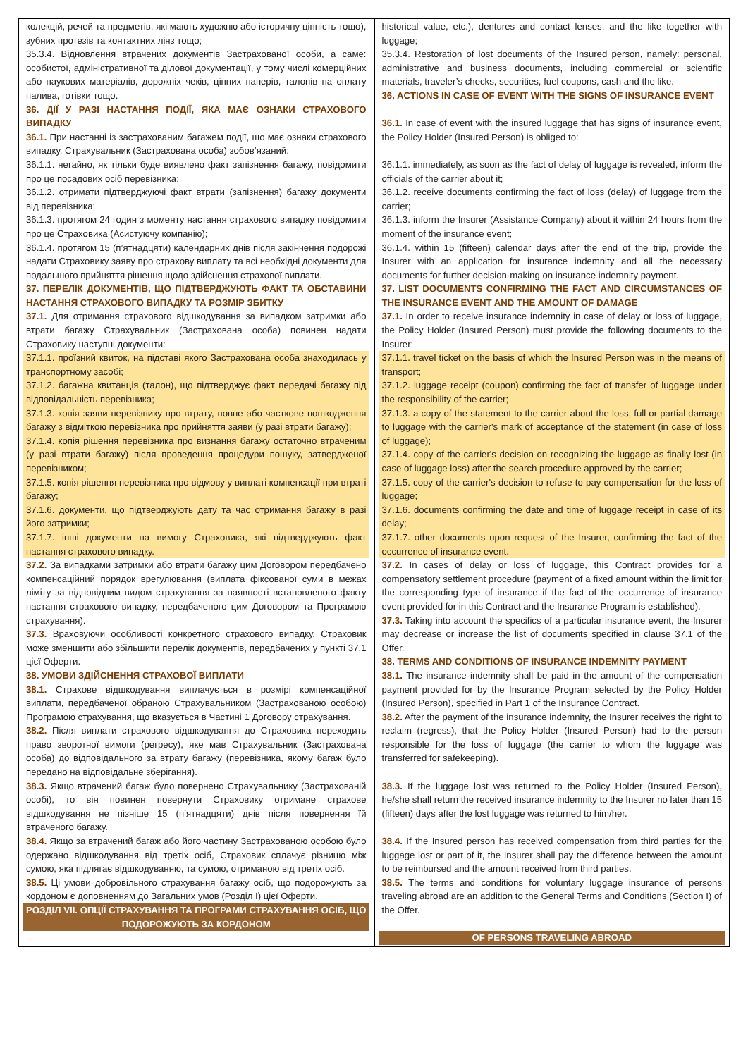| колекцій, речей та предметів, які мають художню або історичну цінність тощо), зубних протезів та контактних лінз тощо; 35.3.4. Відновлення втрачених документів Застрахованої особи, а саме: особистої, адміністративної та ділової документації, у тому числі комерційних або наукових матеріалів, дорожніх чеків, цінних паперів, талонів на оплату палива, готівки тощо. 36. ДІЇ У РАЗІ НАСТАННЯ ПОДІЇ, ЯКА МАЄ ОЗНАКИ СТРАХОВОГО ВИПАДКУ 36.1. При настанні із застрахованим багажем події, що має ознаки страхового випадку, Страхувальник (Застрахована особа) зобов’язаний: 36.1.1. негайно, як тільки буде виявлено факт запізнення багажу, повідомити про це посадових осіб перевізника; 36.1.2. отримати підтверджуючі факт втрати (запізнення) багажу документи від перевізника; 36.1.3. протягом 24 годин з моменту настання страхового випадку повідомити про це Страховика (Асистуючу компанію); 36.1.4. протягом 15 (п’ятнадцяти) календарних днів після закінчення подорожі надати Страховику заяву про страхову виплату та всі необхідні документи для подальшого прийняття рішення щодо здійснення страхової виплати. 37. ПЕРЕЛІК ДОКУМЕНТІВ, ЩО ПІДТВЕРДЖУЮТЬ ФАКТ ТА ОБСТАВИНИ НАСТАННЯ СТРАХОВОГО ВИПАДКУ ТА РОЗМІР ЗБИТКУ 37.1. Для отримання страхового відшкодування за випадком затримки або втрати багажу Страхувальник (Застрахована особа) повинен надати Страховику наступні документи: 37.1.1. проїзний квиток, на підставі якого Застрахована особа знаходилась у транспортному засобі; 37.1.2. багажна квитанція (талон), що підтверджує факт передачі багажу під відповідальність перевізника; 37.1.3. копія заяви перевізнику про втрату, повне або часткове пошкодження багажу з відміткою перевізника про прийняття заяви (у разі втрати багажу); 37.1.4. копія рішення перевізника про визнання багажу остаточно втраченим (у разі втрати багажу) після проведення процедури пошуку, затвердженої перевізником; 37.1.5. копія рішення перевізника про відмову у виплаті компенсації при втраті багажу; 37.1.6. документи, що підтверджують дату та час отримання багажу в разі його затримки; 37.1.7. інші документи на вимогу Страховика, які підтверджують факт настання страхового випадку. 37.2. За випадками затримки або втрати багажу цим Договором передбачено компенсаційний порядок врегулювання (виплата фіксованої суми в межах ліміту за відповідним видом страхування за наявності встановленого факту настання страхового випадку, передбаченого цим Договором та Програмою страхування). 37.3. Враховуючи особливості конкретного страхового випадку, Страховик може зменшити або збільшити перелік документів, передбачених у пункті 37.1 цієї Оферти. 38. УМОВИ ЗДІЙСНЕННЯ СТРАХОВОЇ ВИПЛАТИ 38.1. Страхове відшкодування виплачується в розмірі компенсаційної виплати, передбаченої обраною Страхувальником (Застрахованою особою) Програмою страхування, що вказується в Частині 1 Договору страхування. 38.2. Після виплати страхового відшкодування до Страховика переходить право зворотної вимоги (регресу), яке мав Страхувальник (Застрахована особа) до відповідального за втрату багажу (перевізника, якому багаж було передано на відповідальне зберігання). 38.3. Якщо втрачений багаж було повернено Страхувальнику (Застрахованій особі), то він повинен повернути Страховику отримане страхове відшкодування не пізніше 15 (п’ятнадцяти) днів після повернення їй втраченого багажу. 38.4. Якщо за втрачений багаж або його частину Застрахованою особою було одержано відшкодування від третіх осіб, Страховик сплачує різницю між сумою, яка підлягає відшкодуванню, та сумою, отриманою від третіх осіб. 38.5. Ці умови добровільного страхування багажу осіб, що подорожують за кордоном є доповненням до Загальних умов (Розділ I) цієї Оферти. РОЗДІЛ VII. ОПЦІЇ СТРАХУВАННЯ ТА ПРОГРАМИ СТРАХУВАННЯ ОСІБ, ЩО ПОДОРОЖУЮТЬ ЗА КОРДОНОМ | historical value, etc.), dentures and contact lenses, and the like together with luggage; 35.3.4. Restoration of lost documents of the Insured person, namely: personal, administrative and business documents, including commercial or scientific materials, traveler’s checks, securities, fuel coupons, cash and the like. 36. ACTIONS IN CASE OF EVENT WITH THE SIGNS OF INSURANCE EVENT 36.1. In case of event with the insured luggage that has signs of insurance event, the Policy Holder (Insured Person) is obliged to: 36.1.1. immediately, as soon as the fact of delay of luggage is revealed, inform the officials of the carrier about it; 36.1.2. receive documents confirming the fact of loss (delay) of luggage from the carrier; 36.1.3. inform the Insurer (Assistance Company) about it within 24 hours from the moment of the insurance event; 36.1.4. within 15 (fifteen) calendar days after the end of the trip, provide the Insurer with an application for insurance indemnity and all the necessary documents for further decision-making on insurance indemnity payment. 37. LIST DOCUMENTS CONFIRMING THE FACT AND CIRCUMSTANCES OF THE INSURANCE EVENT AND THE AMOUNT OF DAMAGE 37.1. In order to receive insurance indemnity in case of delay or loss of luggage, the Policy Holder (Insured Person) must provide the following documents to the Insurer: 37.1.1. travel ticket on the basis of which the Insured Person was in the means of transport; 37.1.2. luggage receipt (coupon) confirming the fact of transfer of luggage under the responsibility of the carrier; 37.1.3. a copy of the statement to the carrier about the loss, full or partial damage to luggage with the carrier's mark of acceptance of the statement (in case of loss of luggage); 37.1.4. copy of the carrier's decision on recognizing the luggage as finally lost (in case of luggage loss) after the search procedure approved by the carrier; 37.1.5. copy of the carrier's decision to refuse to pay compensation for the loss of luggage; 37.1.6. documents confirming the date and time of luggage receipt in case of its delay; 37.1.7. other documents upon request of the Insurer, confirming the fact of the occurrence of insurance event. 37.2. In cases of delay or loss of luggage, this Contract provides for a compensatory settlement procedure (payment of a fixed amount within the limit for the corresponding type of insurance if the fact of the occurrence of insurance event provided for in this Contract and the Insurance Program is established). 37.3. Taking into account the specifics of a particular insurance event, the Insurer may decrease or increase the list of documents specified in clause 37.1 of the Offer. 38. TERMS AND CONDITIONS OF INSURANCE INDEMNITY PAYMENT 38.1. The insurance indemnity shall be paid in the amount of the compensation payment provided for by the Insurance Program selected by the Policy Holder (Insured Person), specified in Part 1 of the Insurance Contract. 38.2. After the payment of the insurance indemnity, the Insurer receives the right to reclaim (regress), that the Policy Holder (Insured Person) had to the person responsible for the loss of luggage (the carrier to whom the luggage was transferred for safekeeping). 38.3. If the luggage lost was returned to the Policy Holder (Insured Person), he/she shall return the received insurance indemnity to the Insurer no later than 15 (fifteen) days after the lost luggage was returned to him/her. 38.4. If the Insured person has received compensation from third parties for the luggage lost or part of it, the Insurer shall pay the difference between the amount to be reimbursed and the amount received from third parties. 38.5. The terms and conditions for voluntary luggage insurance of persons traveling abroad are an addition to the General Terms and Conditions (Section I) of the Offer. OF PERSONS TRAVELING ABROAD |